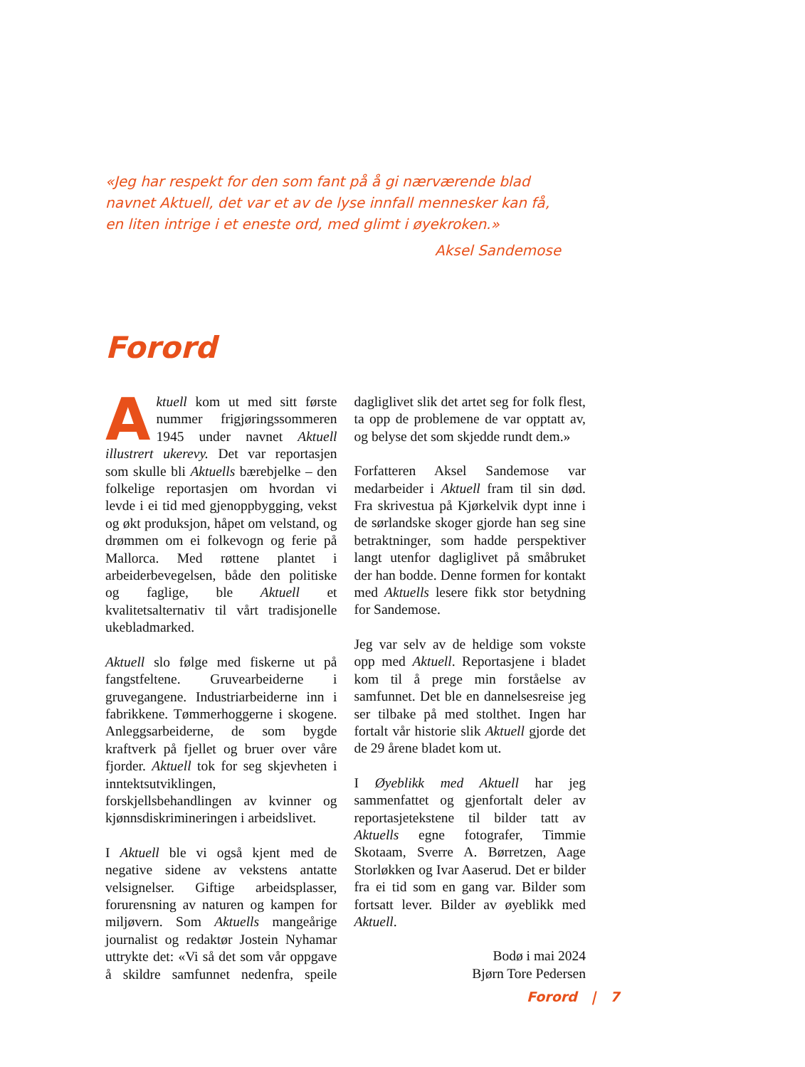«Jeg har respekt for den som fant på å gi nærværende blad navnet Aktuell, det var et av de lyse innfall mennesker kan få, en liten intrige i et eneste ord, med glimt i øyekroken.»
Aksel Sandemose
Forord
Aktuell kom ut med sitt første nummer frigjøringssommeren 1945 under navnet Aktuell illustrert ukerevy. Det var reportasjen som skulle bli Aktuells bærebjelke – den folkelige reportasjen om hvordan vi levde i ei tid med gjenoppbygging, vekst og økt produksjon, håpet om velstand, og drømmen om ei folkevogn og ferie på Mallorca. Med røttene plantet i arbeiderbevegelsen, både den politiske og faglige, ble Aktuell et kvalitetsalternativ til vårt tradisjonelle ukebladmarked.
Aktuell slo følge med fiskerne ut på fangstfeltene. Gruvearbeiderne i gruvegangene. Industriarbeiderne inn i fabrikkene. Tømmerhoggerne i skogene. Anleggsarbeiderne, de som bygde kraftverk på fjellet og bruer over våre fjorder. Aktuell tok for seg skjevheten i inntektsutviklingen, forskjellsbehandlingen av kvinner og kjønnsdiskrimineringen i arbeidslivet.
I Aktuell ble vi også kjent med de negative sidene av vekstens antatte velsignelser. Giftige arbeidsplasser, forurensning av naturen og kampen for miljøvern. Som Aktuells mangeårige journalist og redaktør Jostein Nyhamar uttrykte det: «Vi så det som vår oppgave å skildre samfunnet nedenfra, speile dagliglivet slik det artet seg for folk flest, ta opp de problemene de var opptatt av, og belyse det som skjedde rundt dem.»
Forfatteren Aksel Sandemose var medarbeider i Aktuell fram til sin død. Fra skrivestua på Kjørkelvik dypt inne i de sørlandske skoger gjorde han seg sine betraktninger, som hadde perspektiver langt utenfor dagliglivet på småbruket der han bodde. Denne formen for kontakt med Aktuells lesere fikk stor betydning for Sandemose.
Jeg var selv av de heldige som vokste opp med Aktuell. Reportasjene i bladet kom til å prege min forståelse av samfunnet. Det ble en dannelsesreise jeg ser tilbake på med stolthet. Ingen har fortalt vår historie slik Aktuell gjorde det de 29 årene bladet kom ut.
I Øyeblikk med Aktuell har jeg sammenfattet og gjenfortalt deler av reportasjetekstene til bilder tatt av Aktuells egne fotografer, Timmie Skotaam, Sverre A. Børretzen, Aage Storløkken og Ivar Aaserud. Det er bilder fra ei tid som en gang var. Bilder som fortsatt lever. Bilder av øyeblikk med Aktuell.
Bodø i mai 2024
Bjørn Tore Pedersen
Forord | 7